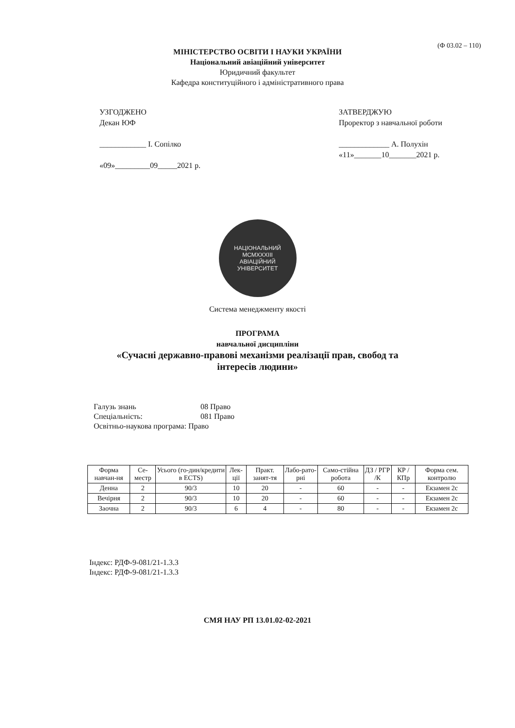(Ф 03.02 – 110)
МІНІСТЕРСТВО ОСВІТИ І НАУКИ УКРАЇНИ
Національний авіаційний університет
Юридичний факультет
Кафедра конституційного і адміністративного права
УЗГОДЖЕНО
Декан ЮФ
____________ І. Сопілко
«09»_________09_____2021 р.
ЗАТВЕРДЖУЮ
Проректор з навчальної роботи
_____________ А. Полухін
«11»_______10_______2021 р.
НАЦІОНАЛЬНИЙ
MCMXXXIII
АВІАЦІЙНИЙ УНІВЕРСИТЕТ
Система менеджменту якості
ПРОГРАМА
навчальної дисципліни
«Сучасні державно-правові механізми реалізації прав, свобод та
інтересів людини»
Галузь знань 08 Право
Спеціальність: 081 Право
Освітньо-наукова програма: Право
| Форма навчан-ня | Се-местр | Усього (го-дин/кредити в ECTS) | Лек-ції | Практ. занят-тя | Лабо-рато-рні | Само-стійна робота | ДЗ / РГР /К | КР / КПр | Форма сем. контролю |
| --- | --- | --- | --- | --- | --- | --- | --- | --- | --- |
| Денна | 2 | 90/3 | 10 | 20 | - | 60 | - | - | Екзамен 2с |
| Вечірня | 2 | 90/3 | 10 | 20 | - | 60 | - | - | Екзамен 2с |
| Заочна | 2 | 90/3 | 6 | 4 | - | 80 | - | - | Екзамен 2с |
Індекс: РДФ-9-081/21-1.3.3
Індекс: РДФ-9-081/21-1.3.3
СМЯ НАУ РП 13.01.02-02-2021